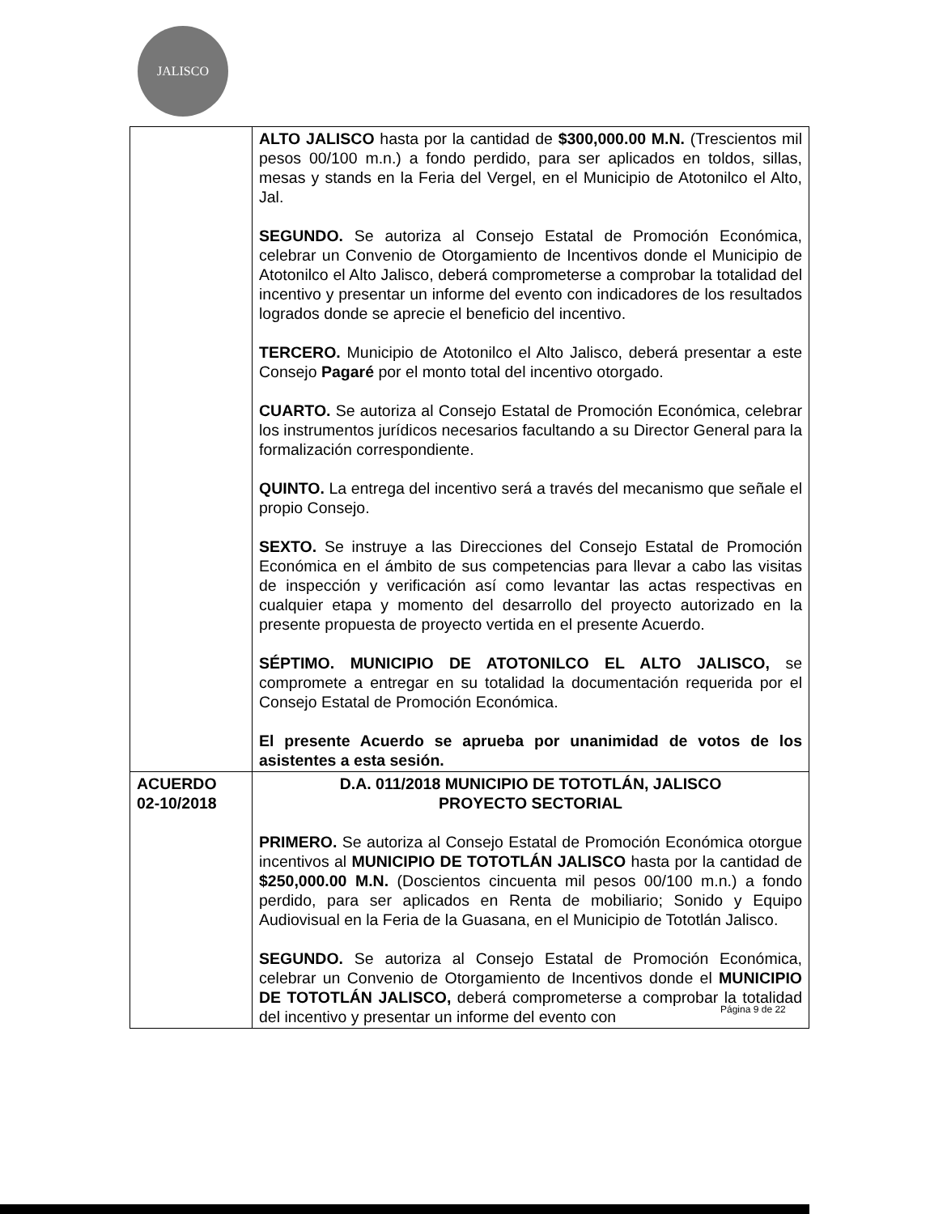JALISCO
| | ALTO JALISCO hasta por la cantidad de $300,000.00 M.N. (Trescientos mil pesos 00/100 m.n.) a fondo perdido, para ser aplicados en toldos, sillas, mesas y stands en la Feria del Vergel, en el Municipio de Atotonilco el Alto, Jal. SEGUNDO. Se autoriza al Consejo Estatal de Promoción Económica, celebrar un Convenio de Otorgamiento de Incentivos donde el Municipio de Atotonilco el Alto Jalisco, deberá comprometerse a comprobar la totalidad del incentivo y presentar un informe del evento con indicadores de los resultados logrados donde se aprecie el beneficio del incentivo. TERCERO. Municipio de Atotonilco el Alto Jalisco, deberá presentar a este Consejo Pagaré por el monto total del incentivo otorgado. CUARTO. Se autoriza al Consejo Estatal de Promoción Económica, celebrar los instrumentos jurídicos necesarios facultando a su Director General para la formalización correspondiente. QUINTO. La entrega del incentivo será a través del mecanismo que señale el propio Consejo. SEXTO. Se instruye a las Direcciones del Consejo Estatal de Promoción Económica en el ámbito de sus competencias para llevar a cabo las visitas de inspección y verificación así como levantar las actas respectivas en cualquier etapa y momento del desarrollo del proyecto autorizado en la presente propuesta de proyecto vertida en el presente Acuerdo. SÉPTIMO. MUNICIPIO DE ATOTONILCO EL ALTO JALISCO, se compromete a entregar en su totalidad la documentación requerida por el Consejo Estatal de Promoción Económica. El presente Acuerdo se aprueba por unanimidad de votos de los asistentes a esta sesión. |
| ACUERDO 02-10/2018 | D.A. 011/2018 MUNICIPIO DE TOTOTLÁN, JALISCO PROYECTO SECTORIAL PRIMERO. Se autoriza al Consejo Estatal de Promoción Económica otorgue incentivos al MUNICIPIO DE TOTOTLÁN JALISCO hasta por la cantidad de $250,000.00 M.N. (Doscientos cincuenta mil pesos 00/100 m.n.) a fondo perdido, para ser aplicados en Renta de mobiliario; Sonido y Equipo Audiovisual en la Feria de la Guasana, en el Municipio de Tototlán Jalisco. SEGUNDO. Se autoriza al Consejo Estatal de Promoción Económica, celebrar un Convenio de Otorgamiento de Incentivos donde el MUNICIPIO DE TOTOTLÁN JALISCO, deberá comprometerse a comprobar la totalidad del incentivo y presentar un informe del evento con |
Página 9 de 22